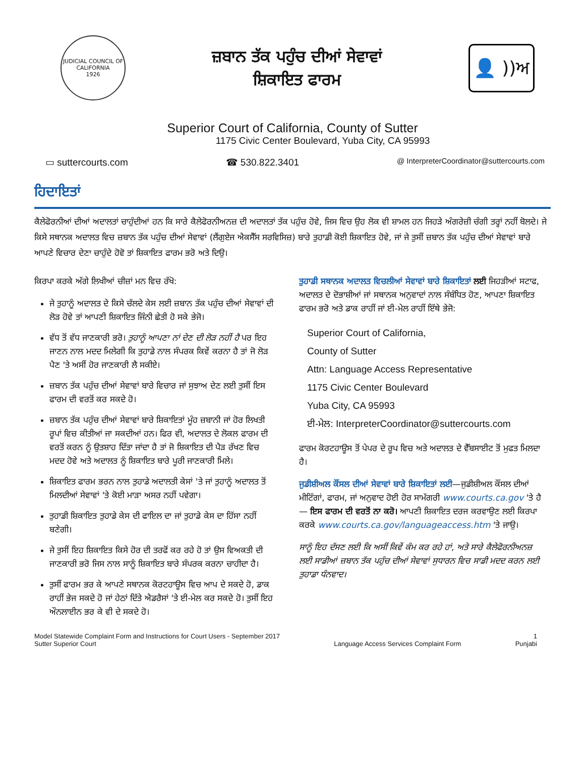JUDICIAL COUNCIL OF CALIFORNIA
1926
ਜ਼ਬਾਨ ਤੱਕ ਪਹੁੰਚ ਦੀਆਂ ਸੇਵਾਵਾਂ
ਸ਼ਿਕਾਇਤ ਫਾਰਮ
👤 ))ਅ
Superior Court of California, County of Sutter
1175 Civic Center Boulevard, Yuba City, CA 95993
▭ suttercourts.com ☎ 530.822.3401 @ InterpreterCoordinator@suttercourts.com
ਹਿਦਾਇਤਾਂ
ਕੈਲੇਫੋਰਨੀਆਂ ਦੀਆਂ ਅਦਾਲਤਾਂ ਚਾਹੁੰਦੀਆਂ ਹਨ ਕਿ ਸਾਰੇ ਕੈਲੇਫੋਰਨੀਅਨਜ਼ ਦੀ ਅਦਾਲਤਾਂ ਤੱਕ ਪਹੁੰਚ ਹੋਵੇ, ਜਿਸ ਵਿਚ ਉਹ ਲੋਕ ਵੀ ਸ਼ਾਮਲ ਹਨ ਜਿਹੜੇ ਅੰਗਰੇਜ਼ੀ ਚੰਗੀ ਤਰ੍ਹਾਂ ਨਹੀਂ ਬੋਲਦੇ। ਜੇ ਕਿਸੇ ਸਥਾਨਕ ਅਦਾਲਤ ਵਿਚ ਜ਼ਬਾਨ ਤੱਕ ਪਹੁੰਚ ਦੀਆਂ ਸੇਵਾਵਾਂ (ਲੈਂਗੁਏਜ ਐਕਸੈੱਸ ਸਰਵਿਸਿਜ਼) ਬਾਰੇ ਤੁਹਾਡੀ ਕੋਈ ਸ਼ਿਕਾਇਤ ਹੋਵੇ, ਜਾਂ ਜੇ ਤੁਸੀਂ ਜ਼ਬਾਨ ਤੱਕ ਪਹੁੰਚ ਦੀਆਂ ਸੇਵਾਵਾਂ ਬਾਰੇ ਆਪਣੇ ਵਿਚਾਰ ਦੇਣਾ ਚਾਹੁੰਦੇ ਹੋਵੋ ਤਾਂ ਸ਼ਿਕਾਇਤ ਫਾਰਮ ਭਰੋ ਅਤੇ ਦਿਉ।
ਕਿਰਪਾ ਕਰਕੇ ਅੱਗੇ ਲਿਖੀਆਂ ਚੀਜ਼ਾਂ ਮਨ ਵਿਚ ਰੱਖੋ:
ਜੇ ਤੁਹਾਨੂੰ ਅਦਾਲਤ ਦੇ ਕਿਸੇ ਚੱਲਦੇ ਕੇਸ ਲਈ ਜ਼ਬਾਨ ਤੱਕ ਪਹੁੰਚ ਦੀਆਂ ਸੇਵਾਵਾਂ ਦੀ ਲੋੜ ਹੋਵੇ ਤਾਂ ਆਪਣੀ ਸ਼ਿਕਾਇਤ ਜਿੰਨੀ ਛੇਤੀ ਹੋ ਸਕੇ ਭੇਜੋ।
ਵੱਧ ਤੋਂ ਵੱਧ ਜਾਣਕਾਰੀ ਭਰੋ। ਤੁਹਾਨੂੰ ਆਪਣਾ ਨਾਂ ਦੇਣ ਦੀ ਲੋੜ ਨਹੀਂ ਹੈ ਪਰ ਇਹ ਜਾਣਨ ਨਾਲ ਮਦਦ ਮਿਲੇਗੀ ਕਿ ਤੁਹਾਡੇ ਨਾਲ ਸੰਪਰਕ ਕਿਵੇਂ ਕਰਨਾ ਹੈ ਤਾਂ ਜੋ ਲੋੜ ਪੈਣ 'ਤੇ ਅਸੀਂ ਹੋਰ ਜਾਣਕਾਰੀ ਲੈ ਸਕੀਏ।
ਜ਼ਬਾਨ ਤੱਕ ਪਹੁੰਚ ਦੀਆਂ ਸੇਵਾਵਾਂ ਬਾਰੇ ਵਿਚਾਰ ਜਾਂ ਸੁਝਾਅ ਦੇਣ ਲਈ ਤੁਸੀਂ ਇਸ ਫਾਰਮ ਦੀ ਵਰਤੋਂ ਕਰ ਸਕਦੇ ਹੋ।
ਜ਼ਬਾਨ ਤੱਕ ਪਹੁੰਚ ਦੀਆਂ ਸੇਵਾਵਾਂ ਬਾਰੇ ਸ਼ਿਕਾਇਤਾਂ ਮੂੰਹ ਜ਼ਬਾਨੀ ਜਾਂ ਹੋਰ ਲਿਖਤੀ ਰੂਪਾਂ ਵਿਚ ਕੀਤੀਆਂ ਜਾ ਸਕਦੀਆਂ ਹਨ। ਫਿਰ ਵੀ, ਅਦਾਲਤ ਦੇ ਲੋਕਲ ਫਾਰਮ ਦੀ ਵਰਤੋਂ ਕਰਨ ਨੂੰ ਉਤਸ਼ਾਹ ਦਿੱਤਾ ਜਾਂਦਾ ਹੈ ਤਾਂ ਜੋ ਸ਼ਿਕਾਇਤ ਦੀ ਪੈੜ ਰੱਖਣ ਵਿਚ ਮਦਦ ਹੋਵੇ ਅਤੇ ਅਦਾਲਤ ਨੂੰ ਸ਼ਿਕਾਇਤ ਬਾਰੇ ਪੂਰੀ ਜਾਣਕਾਰੀ ਮਿਲੇ।
ਸ਼ਿਕਾਇਤ ਫਾਰਮ ਭਰਨ ਨਾਲ ਤੁਹਾਡੇ ਅਦਾਲਤੀ ਕੇਸਾਂ 'ਤੇ ਜਾਂ ਤੁਹਾਨੂੰ ਅਦਾਲਤ ਤੋਂ ਮਿਲਦੀਆਂ ਸੇਵਾਵਾਂ 'ਤੇ ਕੋਈ ਮਾੜਾ ਅਸਰ ਨਹੀਂ ਪਵੇਗਾ।
ਤੁਹਾਡੀ ਸ਼ਿਕਾਇਤ ਤੁਹਾਡੇ ਕੇਸ ਦੀ ਫਾਇਲ ਦਾ ਜਾਂ ਤੁਹਾਡੇ ਕੇਸ ਦਾ ਹਿੱਸਾ ਨਹੀਂ ਬਣੇਗੀ।
ਜੇ ਤੁਸੀਂ ਇਹ ਸ਼ਿਕਾਇਤ ਕਿਸੇ ਹੋਰ ਦੀ ਤਰਫੋਂ ਕਰ ਰਹੇ ਹੋ ਤਾਂ ਉਸ ਵਿਅਕਤੀ ਦੀ ਜਾਣਕਾਰੀ ਭਰੋ ਜਿਸ ਨਾਲ ਸਾਨੂੰ ਸ਼ਿਕਾਇਤ ਬਾਰੇ ਸੰਪਰਕ ਕਰਨਾ ਚਾਹੀਦਾ ਹੈ।
ਤੁਸੀਂ ਫਾਰਮ ਭਰ ਕੇ ਆਪਣੇ ਸਥਾਨਕ ਕੋਰਟਹਾਊਸ ਵਿਚ ਆਪ ਦੇ ਸਕਦੇ ਹੋ, ਡਾਕ ਰਾਹੀਂ ਭੇਜ ਸਕਦੇ ਹੋ ਜਾਂ ਹੇਠਾਂ ਦਿੱਤੇ ਐਡਰੈਸਾਂ 'ਤੇ ਈ-ਮੇਲ ਕਰ ਸਕਦੇ ਹੋ। ਤੁਸੀਂ ਇਹ ਔਨਲਾਈਨ ਭਰ ਕੇ ਵੀ ਦੇ ਸਕਦੇ ਹੋ।
ਤੁਹਾਡੀ ਸਥਾਨਕ ਅਦਾਲਤ ਵਿਚਲੀਆਂ ਸੇਵਾਵਾਂ ਬਾਰੇ ਸ਼ਿਕਾਇਤਾਂ ਲਈ ਜਿਹੜੀਆਂ ਸਟਾਫ, ਅਦਾਲਤ ਦੇ ਦੋਭਾਸ਼ੀਆਂ ਜਾਂ ਸਥਾਨਕ ਅਨੁਵਾਦਾਂ ਨਾਲ ਸੰਬੰਧਿਤ ਹੋਣ, ਆਪਣਾ ਸ਼ਿਕਾਇਤ ਫਾਰਮ ਭਰੋ ਅਤੇ ਡਾਕ ਰਾਹੀਂ ਜਾਂ ਈ-ਮੇਲ ਰਾਹੀਂ ਇੱਥੇ ਭੇਜੋ:
Superior Court of California,
County of Sutter
Attn: Language Access Representative
1175 Civic Center Boulevard
Yuba City, CA 95993
ਈ-ਮੇਲ: InterpreterCoordinator@suttercourts.com
ਫਾਰਮ ਕੋਰਟਹਾਊਸ ਤੋਂ ਪੇਪਰ ਦੇ ਰੂਪ ਵਿਚ ਅਤੇ ਅਦਾਲਤ ਦੇ ਵੈੱਬਸਾਈਟ ਤੋਂ ਮੁਫਤ ਮਿਲਦਾ ਹੈ।
ਜੁਡੀਸ਼ੀਅਲ ਕੌਂਸਲ ਦੀਆਂ ਸੇਵਾਵਾਂ ਬਾਰੇ ਸ਼ਿਕਾਇਤਾਂ ਲਈ—ਜੁਡੀਸ਼ੀਅਲ ਕੌਂਸਲ ਦੀਆਂ ਮੀਟਿੰਗਾਂ, ਫਾਰਮ, ਜਾਂ ਅਨੁਵਾਦ ਹੋਈ ਹੋਰ ਸਾਮੱਗਰੀ www.courts.ca.gov 'ਤੇ ਹੈ — ਇਸ ਫਾਰਮ ਦੀ ਵਰਤੋਂ ਨਾ ਕਰੋ। ਆਪਣੀ ਸ਼ਿਕਾਇਤ ਦਰਜ ਕਰਵਾਉਣ ਲਈ ਕਿਰਪਾ ਕਰਕੇ www.courts.ca.gov/languageaccess.htm 'ਤੇ ਜਾਉ।
ਸਾਨੂੰ ਇਹ ਦੱਸਣ ਲਈ ਕਿ ਅਸੀਂ ਕਿਵੇਂ ਕੰਮ ਕਰ ਰਹੇ ਹਾਂ, ਅਤੇ ਸਾਰੇ ਕੈਲੇਫੋਰਨੀਅਨਜ਼ ਲਈ ਸਾਡੀਆਂ ਜ਼ਬਾਨ ਤੱਕ ਪਹੁੰਚ ਦੀਆਂ ਸੇਵਾਵਾਂ ਸੁਧਾਰਨ ਵਿਚ ਸਾਡੀ ਮਦਦ ਕਰਨ ਲਈ ਤੁਹਾਡਾ ਧੰਨਵਾਦ।
Model Statewide Complaint Form and Instructions for Court Users - September 2017
Sutter Superior Court
Language Access Services Complaint Form 1
Punjabi